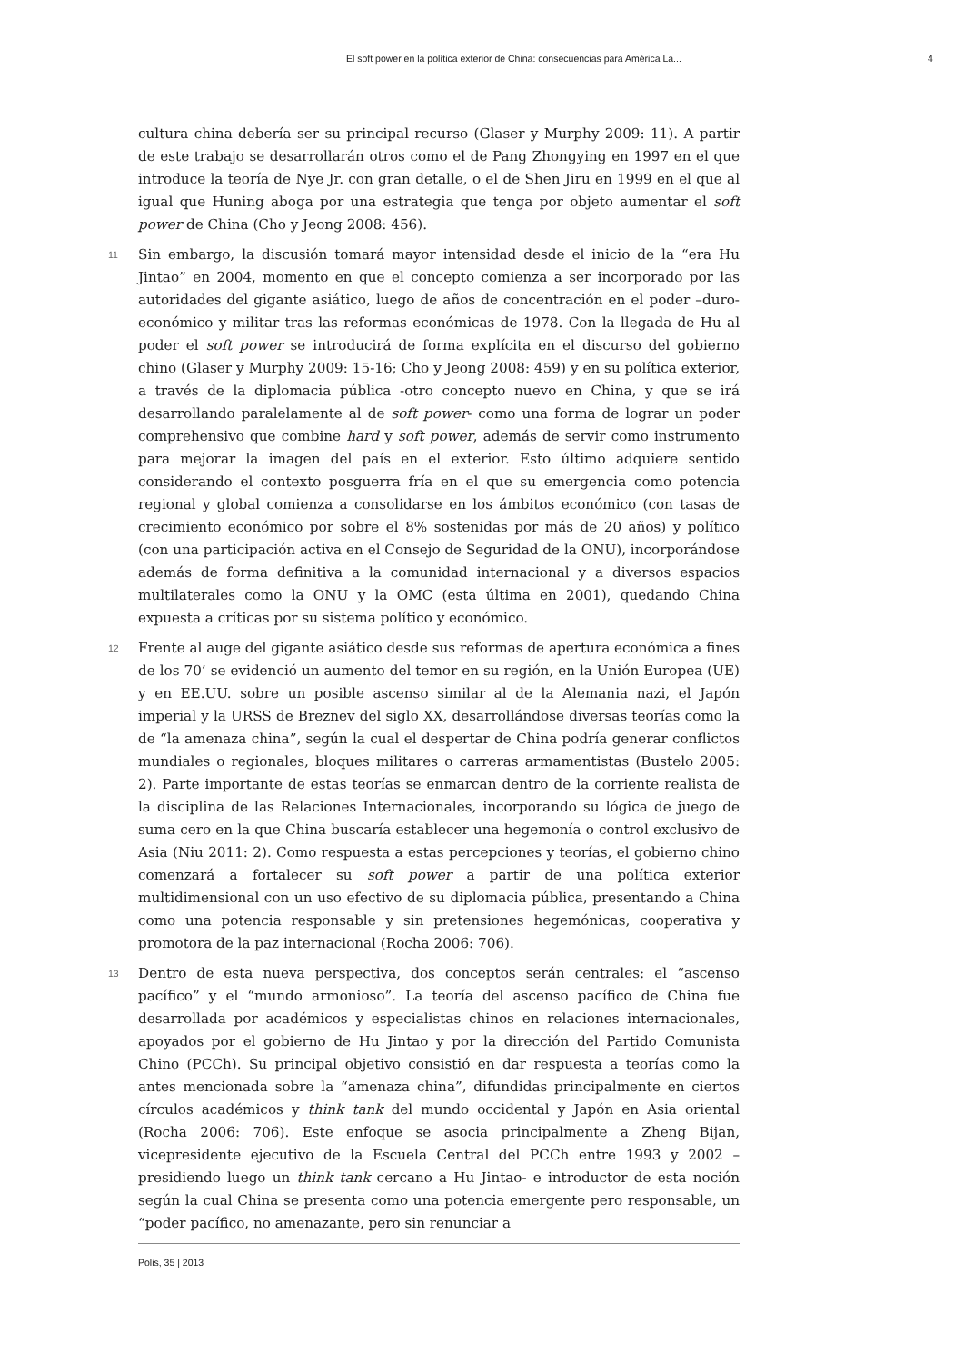El soft power en la política exterior de China: consecuencias para América La... 4
cultura china debería ser su principal recurso (Glaser y Murphy 2009: 11). A partir de este trabajo se desarrollarán otros como el de Pang Zhongying en 1997 en el que introduce la teoría de Nye Jr. con gran detalle, o el de Shen Jiru en 1999 en el que al igual que Huning aboga por una estrategia que tenga por objeto aumentar el soft power de China (Cho y Jeong 2008: 456).
11 Sin embargo, la discusión tomará mayor intensidad desde el inicio de la “era Hu Jintao” en 2004, momento en que el concepto comienza a ser incorporado por las autoridades del gigante asiático, luego de años de concentración en el poder –duro- económico y militar tras las reformas económicas de 1978. Con la llegada de Hu al poder el soft power se introducirá de forma explícita en el discurso del gobierno chino (Glaser y Murphy 2009: 15-16; Cho y Jeong 2008: 459) y en su política exterior, a través de la diplomacia pública -otro concepto nuevo en China, y que se irá desarrollando paralelamente al de soft power- como una forma de lograr un poder comprehensivo que combine hard y soft power, además de servir como instrumento para mejorar la imagen del país en el exterior. Esto último adquiere sentido considerando el contexto posguerra fría en el que su emergencia como potencia regional y global comienza a consolidarse en los ámbitos económico (con tasas de crecimiento económico por sobre el 8% sostenidas por más de 20 años) y político (con una participación activa en el Consejo de Seguridad de la ONU), incorporándose además de forma definitiva a la comunidad internacional y a diversos espacios multilaterales como la ONU y la OMC (esta última en 2001), quedando China expuesta a críticas por su sistema político y económico.
12 Frente al auge del gigante asiático desde sus reformas de apertura económica a fines de los 70’ se evidenció un aumento del temor en su región, en la Unión Europea (UE) y en EE.UU. sobre un posible ascenso similar al de la Alemania nazi, el Japón imperial y la URSS de Breznev del siglo XX, desarrollándose diversas teorías como la de “la amenaza china”, según la cual el despertar de China podría generar conflictos mundiales o regionales, bloques militares o carreras armamentistas (Bustelo 2005: 2). Parte importante de estas teorías se enmarcan dentro de la corriente realista de la disciplina de las Relaciones Internacionales, incorporando su lógica de juego de suma cero en la que China buscaría establecer una hegemonía o control exclusivo de Asia (Niu 2011: 2). Como respuesta a estas percepciones y teorías, el gobierno chino comenzará a fortalecer su soft power a partir de una política exterior multidimensional con un uso efectivo de su diplomacia pública, presentando a China como una potencia responsable y sin pretensiones hegemónicas, cooperativa y promotora de la paz internacional (Rocha 2006: 706).
13 Dentro de esta nueva perspectiva, dos conceptos serán centrales: el “ascenso pacífico” y el “mundo armonioso”. La teoría del ascenso pacífico de China fue desarrollada por académicos y especialistas chinos en relaciones internacionales, apoyados por el gobierno de Hu Jintao y por la dirección del Partido Comunista Chino (PCCh). Su principal objetivo consistió en dar respuesta a teorías como la antes mencionada sobre la “amenaza china”, difundidas principalmente en ciertos círculos académicos y think tank del mundo occidental y Japón en Asia oriental (Rocha 2006: 706). Este enfoque se asocia principalmente a Zheng Bijan, vicepresidente ejecutivo de la Escuela Central del PCCh entre 1993 y 2002 –presidiendo luego un think tank cercano a Hu Jintao- e introductor de esta noción según la cual China se presenta como una potencia emergente pero responsable, un “poder pacífico, no amenazante, pero sin renunciar a
Polis, 35 | 2013